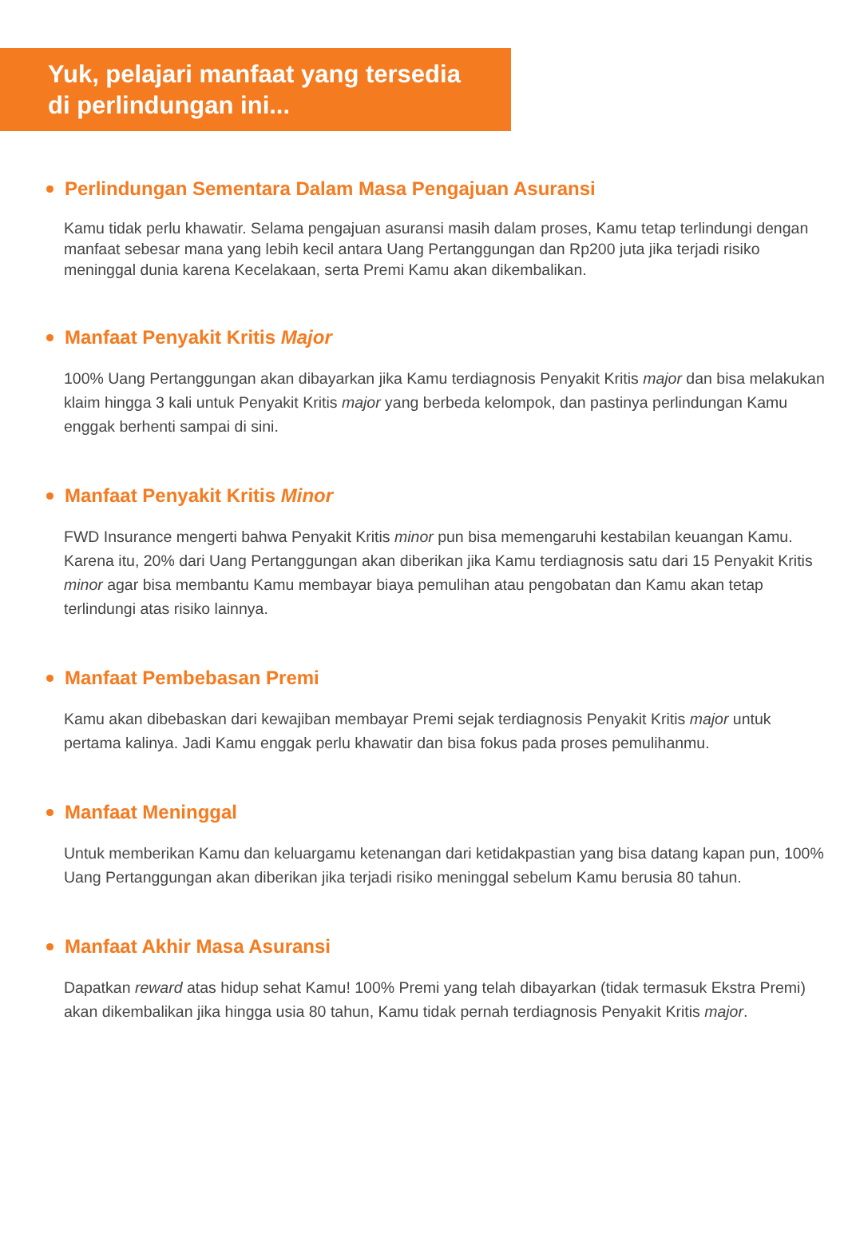Yuk, pelajari manfaat yang tersedia
di perlindungan ini...
Perlindungan Sementara Dalam Masa Pengajuan Asuransi
Kamu tidak perlu khawatir. Selama pengajuan asuransi masih dalam proses, Kamu tetap terlindungi dengan manfaat sebesar mana yang lebih kecil antara Uang Pertanggungan dan Rp200 juta jika terjadi risiko meninggal dunia karena Kecelakaan, serta Premi Kamu akan dikembalikan.
Manfaat Penyakit Kritis Major
100% Uang Pertanggungan akan dibayarkan jika Kamu terdiagnosis Penyakit Kritis major dan bisa melakukan klaim hingga 3 kali untuk Penyakit Kritis major yang berbeda kelompok, dan pastinya perlindungan Kamu enggak berhenti sampai di sini.
Manfaat Penyakit Kritis Minor
FWD Insurance mengerti bahwa Penyakit Kritis minor pun bisa memengaruhi kestabilan keuangan Kamu. Karena itu, 20% dari Uang Pertanggungan akan diberikan jika Kamu terdiagnosis satu dari 15 Penyakit Kritis minor agar bisa membantu Kamu membayar biaya pemulihan atau pengobatan dan Kamu akan tetap terlindungi atas risiko lainnya.
Manfaat Pembebasan Premi
Kamu akan dibebaskan dari kewajiban membayar Premi sejak terdiagnosis Penyakit Kritis major untuk pertama kalinya. Jadi Kamu enggak perlu khawatir dan bisa fokus pada proses pemulihanmu.
Manfaat Meninggal
Untuk memberikan Kamu dan keluargamu ketenangan dari ketidakpastian yang bisa datang kapan pun, 100% Uang Pertanggungan akan diberikan jika terjadi risiko meninggal sebelum Kamu berusia 80 tahun.
Manfaat Akhir Masa Asuransi
Dapatkan reward atas hidup sehat Kamu! 100% Premi yang telah dibayarkan (tidak termasuk Ekstra Premi) akan dikembalikan jika hingga usia 80 tahun, Kamu tidak pernah terdiagnosis Penyakit Kritis major.